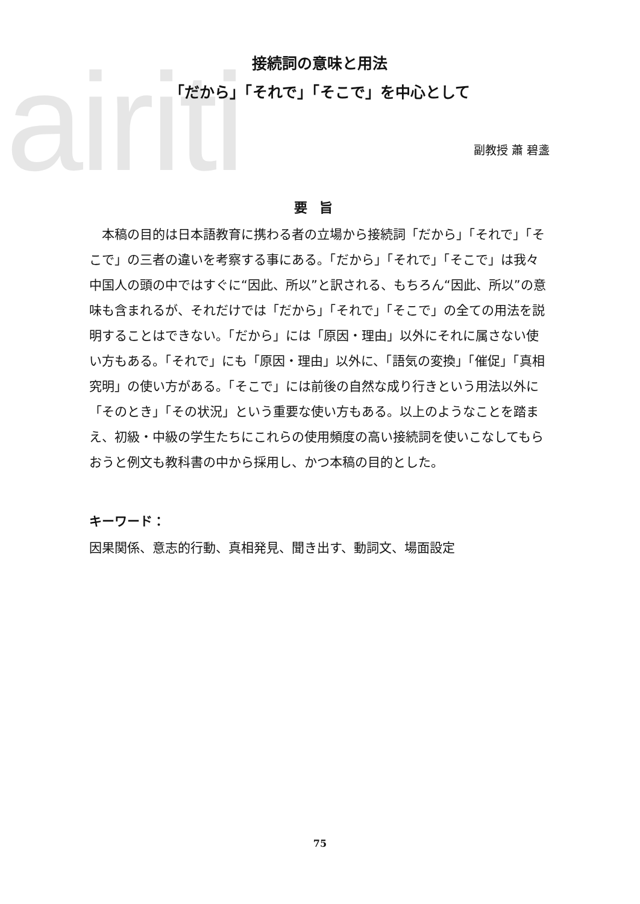airiti
接続詞の意味と用法
「だから」「それで」「そこで」を中心として
副教授 蕭 碧盞
要旨
本稿の目的は日本語教育に携わる者の立場から接続詞「だから」「それで」「そこで」の三者の違いを考察する事にある。「だから」「それで」「そこで」は我々中国人の頭の中ではすぐに“因此、所以”と訳される、もちろん“因此、所以”の意味も含まれるが、それだけでは「だから」「それで」「そこで」の全ての用法を説明することはできない。「だから」には「原因・理由」以外にそれに属さない使い方もある。「それで」にも「原因・理由」以外に、「語気の変換」「催促」「真相究明」の使い方がある。「そこで」には前後の自然な成り行きという用法以外に「そのとき」「その状況」という重要な使い方もある。以上のようなことを踏まえ、初級・中級の学生たちにこれらの使用頻度の高い接続詞を使いこなしてもらおうと例文も教科書の中から採用し、かつ本稿の目的とした。
キーワード：
因果関係、意志的行動、真相発見、聞き出す、動詞文、場面設定
75